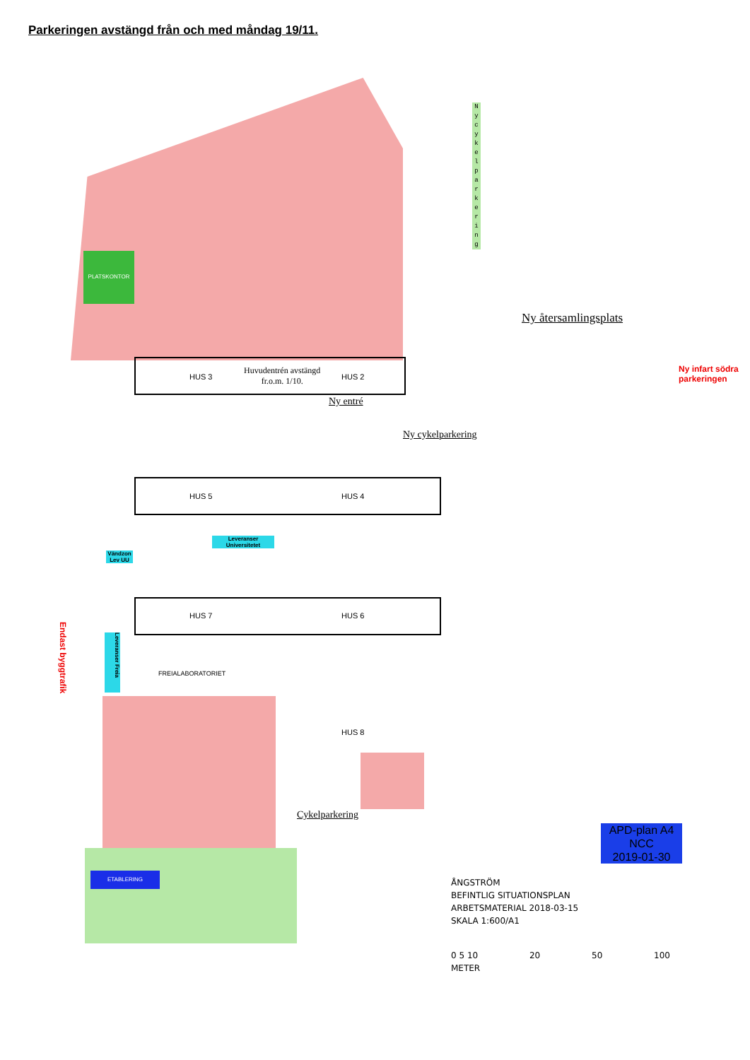Parkeringen avstängd från och med måndag 19/11.
PLATSKONTOR
Ny återsamlingsplats
N
y
c
y
k
e
l
p
a
r
k
e
r
i
n
g
Ny infart södra
parkeringen
HUS 3
Huvudentrén avstängd
fr.o.m. 1/10.
HUS 2
Ny entré
Ny cykelparkering
HUS 5 HUS 4
Leveranser Universitetet
Vändzon Lev UU
HUS 7 HUS 6
Leveranser Freia
Endast byggtrafik
FREIALABORATORIET
HUS 8
Cykelparkering
ETABLERING
APD-plan A4
NCC
2019-01-30
ÅNGSTRÖM
BEFINTLIG SITUATIONSPLAN
ARBETSMATERIAL 2018-03-15
SKALA 1:600/A1
0 5 10 20 50 100
METER